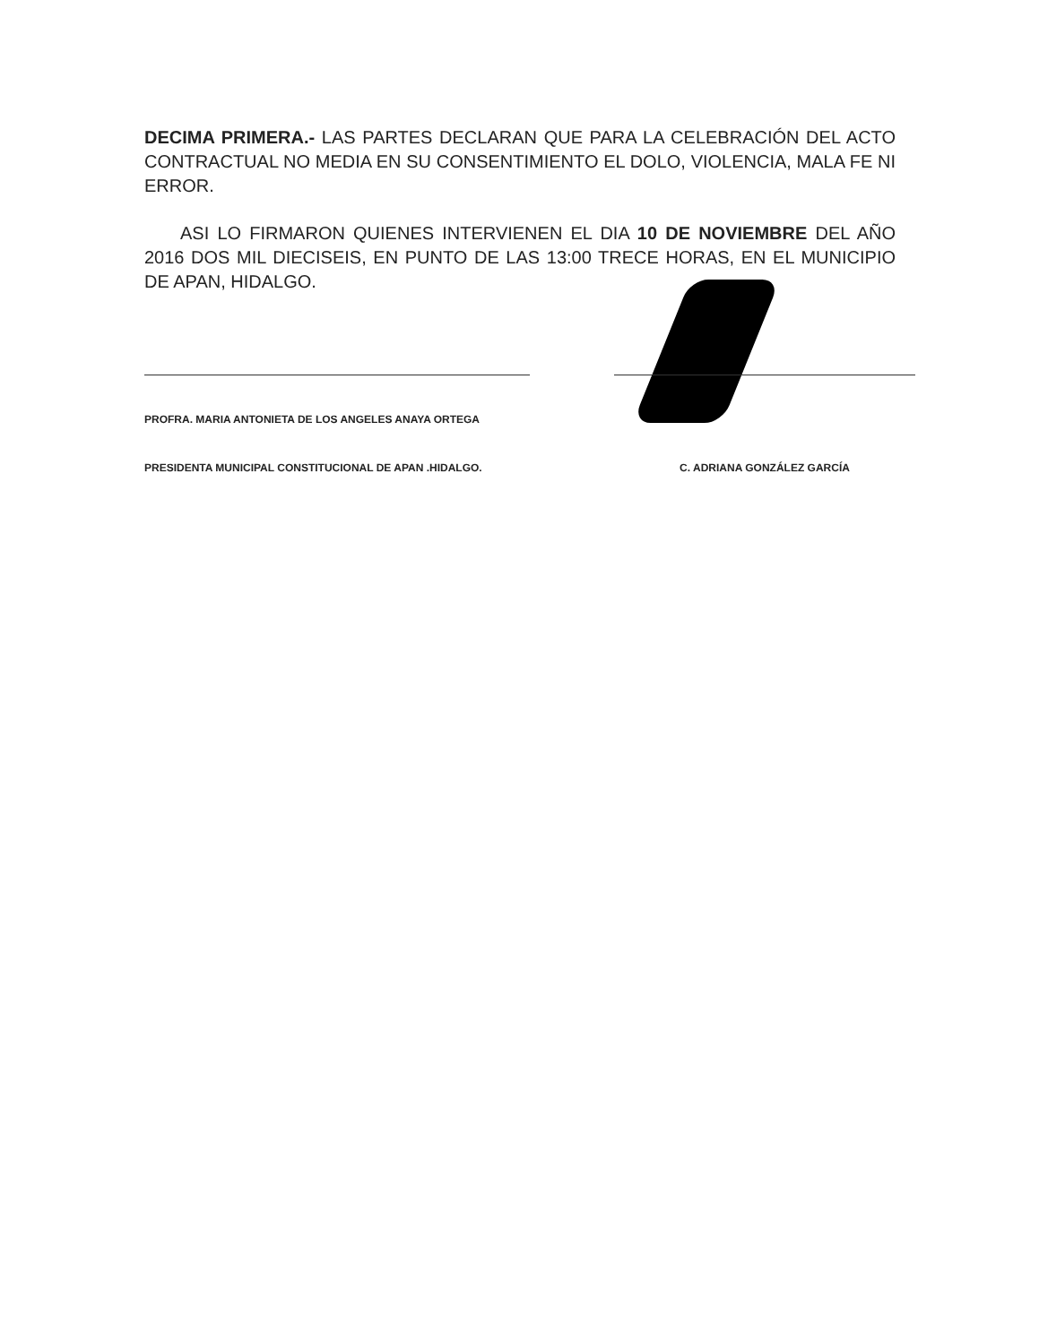DECIMA PRIMERA.- LAS PARTES DECLARAN QUE PARA LA CELEBRACIÓN DEL ACTO CONTRACTUAL NO MEDIA EN SU CONSENTIMIENTO EL DOLO, VIOLENCIA, MALA FE NI ERROR.
ASI LO FIRMARON QUIENES INTERVIENEN EL DIA 10 DE NOVIEMBRE DEL AÑO 2016 DOS MIL DIECISEIS, EN PUNTO DE LAS 13:00 TRECE HORAS, EN EL MUNICIPIO DE APAN, HIDALGO.
PROFRA. MARIA ANTONIETA DE LOS ANGELES ANAYA ORTEGA
PRESIDENTA MUNICIPAL CONSTITUCIONAL DE APAN .HIDALGO.
C. ADRIANA GONZÁLEZ GARCÍA